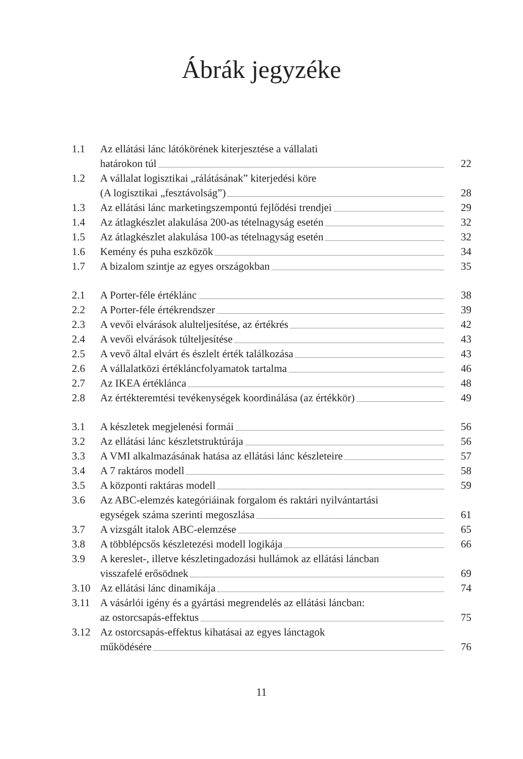Ábrák jegyzéke
| 1.1 | Az ellátási lánc látókörének kiterjesztése a vállalati | |
| | határokon túl | 22 |
| 1.2 | A vállalat logisztikai „rálátásának” kiterjedési köre | |
| | (A logisztikai „fesztávolság”) | 28 |
| 1.3 | Az ellátási lánc marketingszempontú fejlődési trendjei | 29 |
| 1.4 | Az átlagkészlet alakulása 200-as tételnagyság esetén | 32 |
| 1.5 | Az átlagkészlet alakulása 100-as tételnagyság esetén | 32 |
| 1.6 | Kemény és puha eszközök | 34 |
| 1.7 | A bizalom szintje az egyes országokban | 35 |
| 2.1 | A Porter-féle értéklánc | 38 |
| 2.2 | A Porter-féle értékrendszer | 39 |
| 2.3 | A vevői elvárások alulteljesítése, az értékrés | 42 |
| 2.4 | A vevői elvárások túlteljesítése | 43 |
| 2.5 | A vevő által elvárt és észlelt érték találkozása | 43 |
| 2.6 | A vállalatközi értékláncfolyamatok tartalma | 46 |
| 2.7 | Az IKEA értéklánca | 48 |
| 2.8 | Az értékteremtési tevékenységek koordinálása (az értékkör) | 49 |
| 3.1 | A készletek megjelenési formái | 56 |
| 3.2 | Az ellátási lánc készletstruktúrája | 56 |
| 3.3 | A VMI alkalmazásának hatása az ellátási lánc készleteire | 57 |
| 3.4 | A 7 raktáros modell | 58 |
| 3.5 | A központi raktáras modell | 59 |
| 3.6 | Az ABC-elemzés kategóriáinak forgalom és raktári nyilvántartási | |
| | egységek száma szerinti megoszlása | 61 |
| 3.7 | A vizsgált italok ABC-elemzése | 65 |
| 3.8 | A többlépcsős készletezési modell logikája | 66 |
| 3.9 | A kereslet-, illetve készletingadozási hullámok az ellátási láncban | |
| | visszafelé erősödnek | 69 |
| 3.10 | Az ellátási lánc dinamikája | 74 |
| 3.11 | A vásárlói igény és a gyártási megrendelés az ellátási láncban: | |
| | az ostorcsapás-effektus | 75 |
| 3.12 | Az ostorcsapás-effektus kihatásai az egyes lánctagok | |
| | működésére | 76 |
11